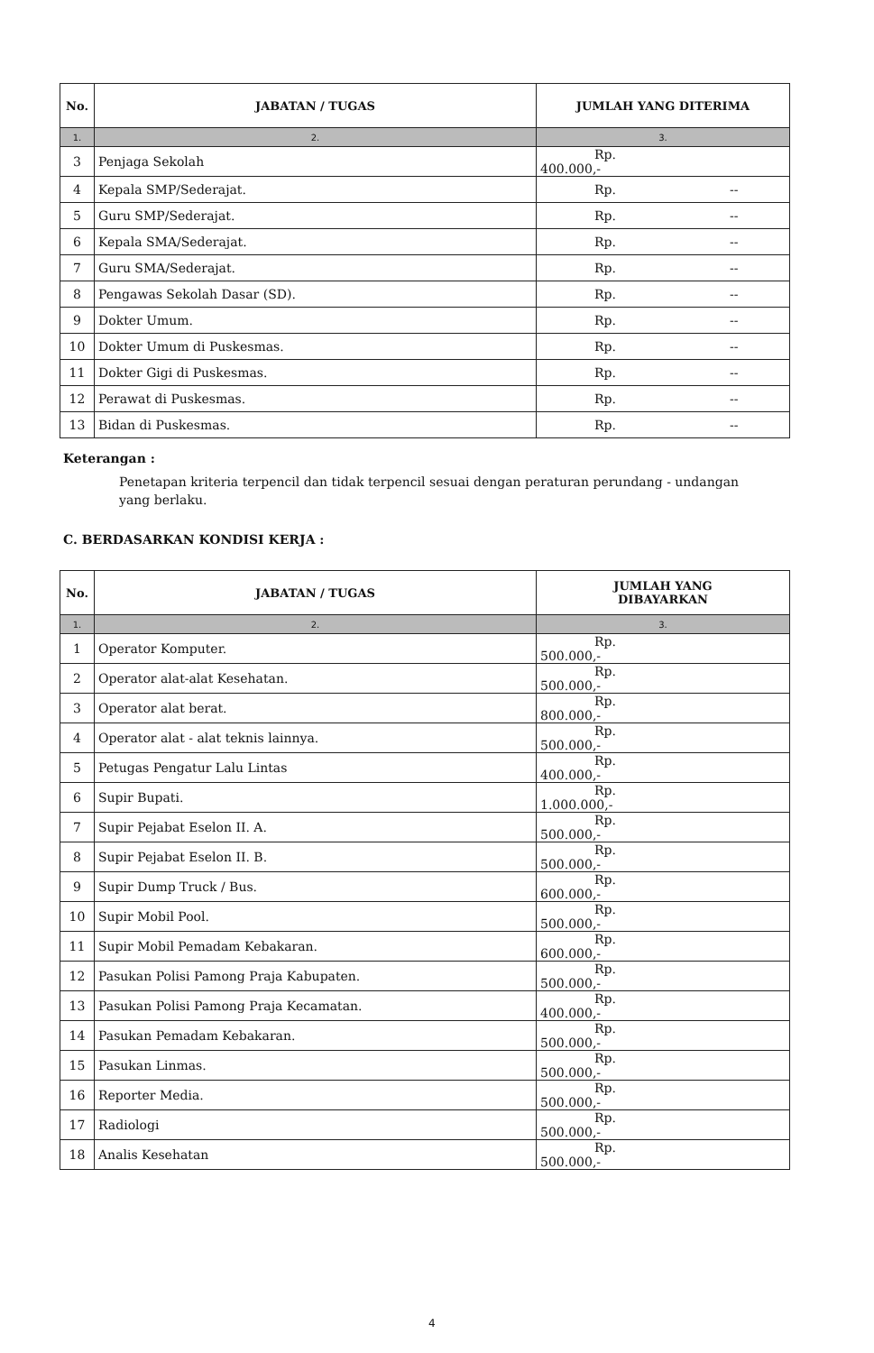| No. | JABATAN / TUGAS | JUMLAH YANG DITERIMA |
| --- | --- | --- |
| 1. | 2. | 3. |
| 3 | Penjaga Sekolah | Rp. 400.000,- |
| 4 | Kepala SMP/Sederajat. | Rp. -- |
| 5 | Guru SMP/Sederajat. | Rp. -- |
| 6 | Kepala SMA/Sederajat. | Rp. -- |
| 7 | Guru SMA/Sederajat. | Rp. -- |
| 8 | Pengawas Sekolah Dasar (SD). | Rp. -- |
| 9 | Dokter Umum. | Rp. -- |
| 10 | Dokter Umum di Puskesmas. | Rp. -- |
| 11 | Dokter Gigi di Puskesmas. | Rp. -- |
| 12 | Perawat di Puskesmas. | Rp. -- |
| 13 | Bidan di Puskesmas. | Rp. -- |
Keterangan :
Penetapan kriteria terpencil dan tidak terpencil sesuai dengan peraturan perundang - undangan yang berlaku.
C. BERDASARKAN KONDISI KERJA :
| No. | JABATAN / TUGAS | JUMLAH YANG DIBAYARKAN |
| --- | --- | --- |
| 1. | 2. | 3. |
| 1 | Operator Komputer. | Rp. 500.000,- |
| 2 | Operator alat-alat Kesehatan. | Rp. 500.000,- |
| 3 | Operator alat berat. | Rp. 800.000,- |
| 4 | Operator alat - alat teknis lainnya. | Rp. 500.000,- |
| 5 | Petugas Pengatur Lalu Lintas | Rp. 400.000,- |
| 6 | Supir Bupati. | Rp. 1.000.000,- |
| 7 | Supir Pejabat Eselon II. A. | Rp. 500.000,- |
| 8 | Supir Pejabat Eselon II. B. | Rp. 500.000,- |
| 9 | Supir Dump Truck / Bus. | Rp. 600.000,- |
| 10 | Supir Mobil Pool. | Rp. 500.000,- |
| 11 | Supir Mobil Pemadam Kebakaran. | Rp. 600.000,- |
| 12 | Pasukan Polisi Pamong Praja Kabupaten. | Rp. 500.000,- |
| 13 | Pasukan Polisi Pamong Praja Kecamatan. | Rp. 400.000,- |
| 14 | Pasukan Pemadam Kebakaran. | Rp. 500.000,- |
| 15 | Pasukan Linmas. | Rp. 500.000,- |
| 16 | Reporter Media. | Rp. 500.000,- |
| 17 | Radiologi | Rp. 500.000,- |
| 18 | Analis Kesehatan | Rp. 500.000,- |
4